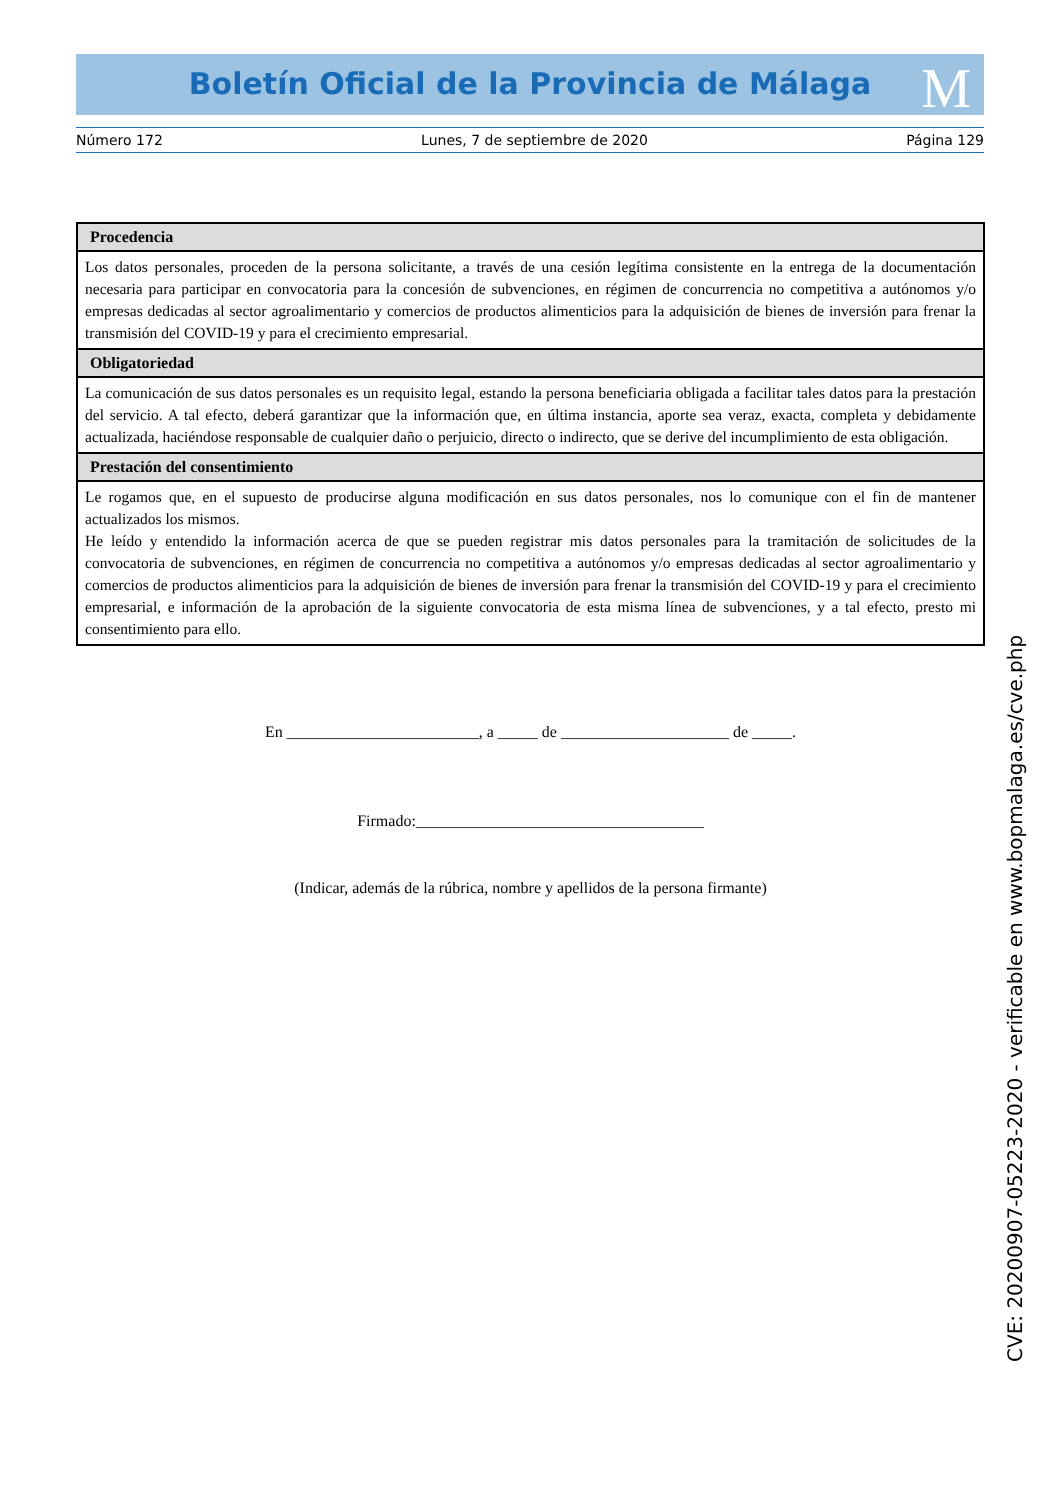Boletín Oficial de la Provincia de Málaga M
Número 172 Lunes, 7 de septiembre de 2020 Página 129
| Procedencia |
| --- |
| Los datos personales, proceden de la persona solicitante, a través de una cesión legítima consistente en la entrega de la documentación necesaria para participar en convocatoria para la concesión de subvenciones, en régimen de concurrencia no competitiva a autónomos y/o empresas dedicadas al sector agroalimentario y comercios de productos alimenticios para la adquisición de bienes de inversión para frenar la transmisión del COVID-19 y para el crecimiento empresarial. |
| Obligatoriedad |
| La comunicación de sus datos personales es un requisito legal, estando la persona beneficiaria obligada a facilitar tales datos para la prestación del servicio. A tal efecto, deberá garantizar que la información que, en última instancia, aporte sea veraz, exacta, completa y debidamente actualizada, haciéndose responsable de cualquier daño o perjuicio, directo o indirecto, que se derive del incumplimiento de esta obligación. |
| Prestación del consentimiento |
| Le rogamos que, en el supuesto de producirse alguna modificación en sus datos personales, nos lo comunique con el fin de mantener actualizados los mismos. He leído y entendido la información acerca de que se pueden registrar mis datos personales para la tramitación de solicitudes de la convocatoria de subvenciones, en régimen de concurrencia no competitiva a autónomos y/o empresas dedicadas al sector agroalimentario y comercios de productos alimenticios para la adquisición de bienes de inversión para frenar la transmisión del COVID-19 y para el crecimiento empresarial, e información de la aprobación de la siguiente convocatoria de esta misma línea de subvenciones, y a tal efecto, presto mi consentimiento para ello. |
En ________________________, a _____ de _____________________ de _____.
Firmado:____________________________________
(Indicar, además de la rúbrica, nombre y apellidos de la persona firmante)
CVE: 20200907-05223-2020 - verificable en www.bopmalaga.es/cve.php